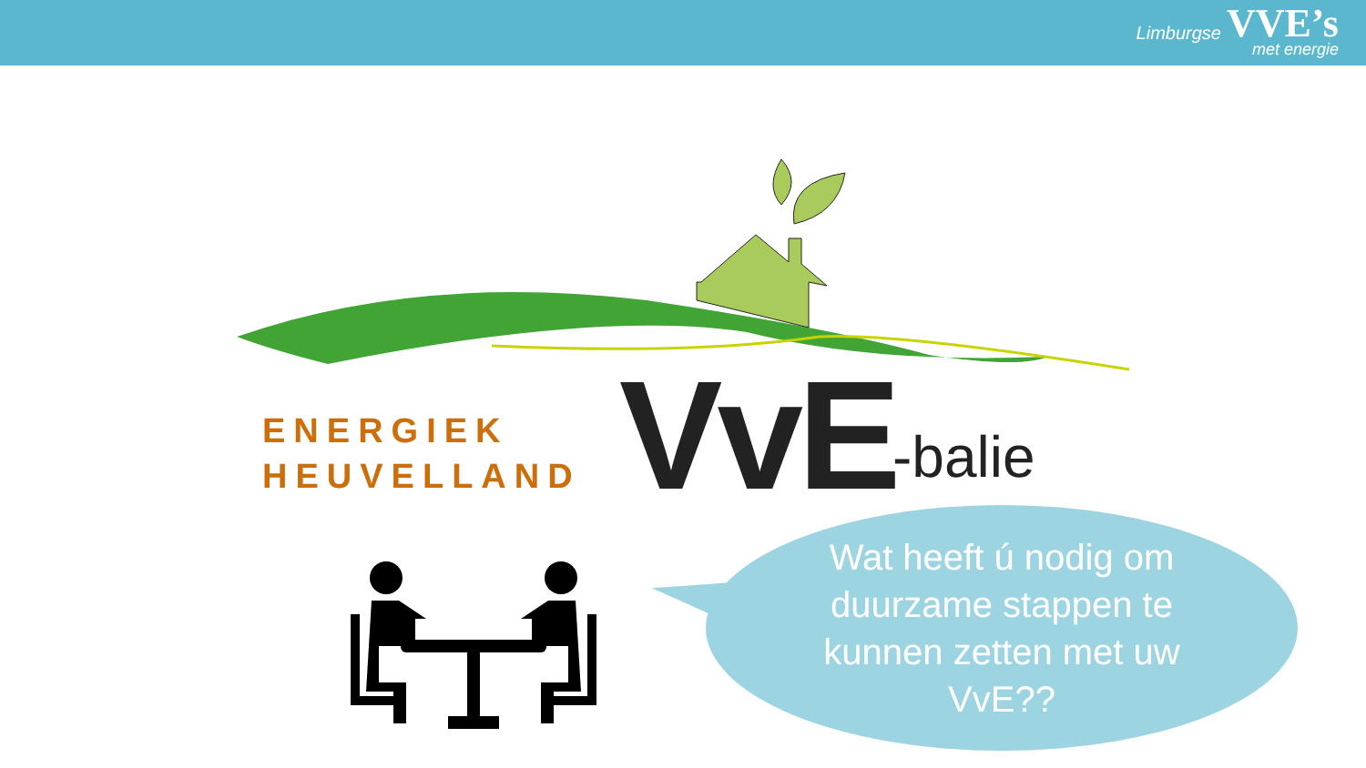Limburgse VVE’s
met energie
ENERGIEK
HEUVELLAND
VvE -balie
Wat heeft ú nodig om
duurzame stappen te
kunnen zetten met uw
VvE??